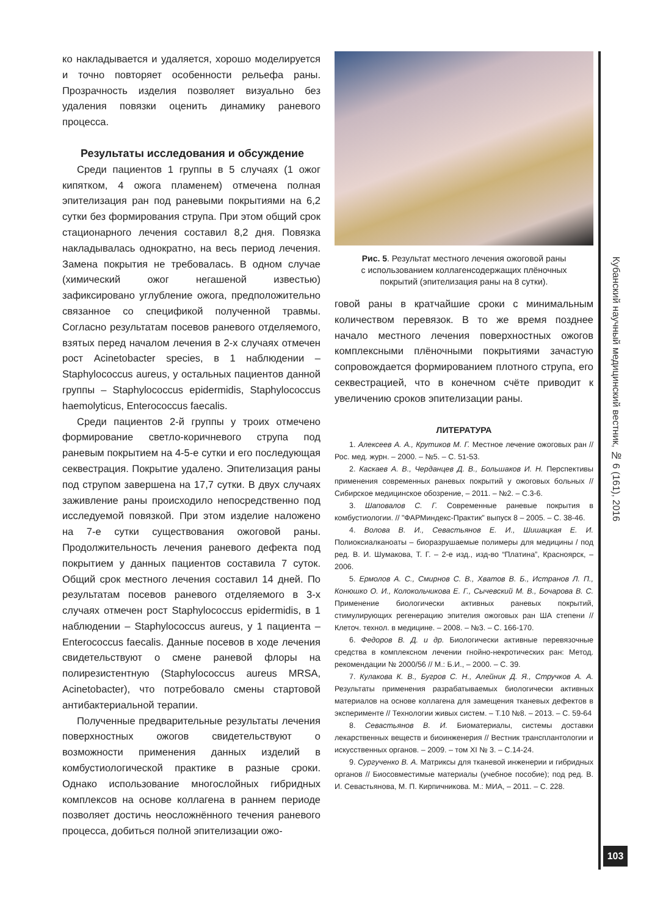Кубанский научный медицинский вестник, № 6 (161), 2016
103
ко накладывается и удаляется, хорошо моделируется и точно повторяет особенности рельефа раны. Прозрачность изделия позволяет визуально без удаления повязки оценить динамику раневого процесса.
Результаты исследования и обсуждение
Среди пациентов 1 группы в 5 случаях (1 ожог кипятком, 4 ожога пламенем) отмечена полная эпителизация ран под раневыми покрытиями на 6,2 сутки без формирования струпа. При этом общий срок стационарного лечения составил 8,2 дня. Повязка накладывалась однократно, на весь период лечения. Замена покрытия не требовалась. В одном случае (химический ожог негашеной известью) зафиксировано углубление ожога, предположительно связанное со спецификой полученной травмы. Согласно результатам посевов раневого отделяемого, взятых перед началом лечения в 2-х случаях отмечен рост Acinetobacter species, в 1 наблюдении – Staphylococcus aureus, у остальных пациентов данной группы – Staphylococcus epidermidis, Staphylococcus haemolyticus, Enterococcus faecalis.
Среди пациентов 2-й группы у троих отмечено формирование светло-коричневого струпа под раневым покрытием на 4-5-е сутки и его последующая секвестрация. Покрытие удалено. Эпителизация раны под струпом завершена на 17,7 сутки. В двух случаях заживление раны происходило непосредственно под исследуемой повязкой. При этом изделие наложено на 7-е сутки существования ожоговой раны. Продолжительность лечения раневого дефекта под покрытием у данных пациентов составила 7 суток. Общий срок местного лечения составил 14 дней. По результатам посевов раневого отделяемого в 3-х случаях отмечен рост Staphylococcus epidermidis, в 1 наблюдении – Staphylococcus aureus, у 1 пациента – Enterococcus faecalis. Данные посевов в ходе лечения свидетельствуют о смене раневой флоры на полирезистентную (Staphylococcus aureus MRSA, Acinetobacter), что потребовало смены стартовой антибактериальной терапии.
Полученные предварительные результаты лечения поверхностных ожогов свидетельствуют о возможности применения данных изделий в комбустиологической практике в разные сроки. Однако использование многослойных гибридных комплексов на основе коллагена в раннем периоде позволяет достичь неосложнённого течения раневого процесса, добиться полной эпителизации ожо-
Рис. 5. Результат местного лечения ожоговой раны
с использованием коллагенсодержащих плёночных
покрытий (эпителизация раны на 8 сутки).
говой раны в кратчайшие сроки с минимальным количеством перевязок. В то же время позднее начало местного лечения поверхностных ожогов комплексными плёночными покрытиями зачастую сопровождается формированием плотного струпа, его секвестрацией, что в конечном счёте приводит к увеличению сроков эпителизации раны.
ЛИТЕРАТУРА
1. Алексеев А. А., Крутиков М. Г. Местное лечение ожоговых ран // Рос. мед. журн. – 2000. – №5. – С. 51-53.
2. Каскаев А. В., Черданцев Д. В., Большаков И. Н. Перспективы применения современных раневых покрытий у ожоговых больных // Сибирское медицинское обозрение, – 2011. – №2. – С.3-6.
3. Шаповалов С. Г. Современные раневые покрытия в комбустиологии. // "ФАРМиндекс-Практик" выпуск 8 – 2005. – С. 38-46.
4. Волова В. И., Севастьянов Е. И., Шишацкая Е. И. Полиоксиалканоаты – биоразрушаемые полимеры для медицины / под ред. В. И. Шумакова, Т. Г. – 2-е изд., изд-во “Платина”, Красноярск, – 2006.
5. Ермолов А. С., Смирнов С. В., Хватов В. Б., Истранов Л. П., Конюшко О. И., Колокольчикова Е. Г., Сычевский М. В., Бочарова В. С. Применение биологически активных раневых покрытий, стимулирующих регенерацию эпителия ожоговых ран ША степени // Клеточ. технол. в медицине. – 2008. – №3. – С. 166-170.
6. Федоров В. Д. и др. Биологически активные перевязочные средства в комплексном лечении гнойно-некротических ран: Метод. рекомендации № 2000/56 // М.: Б.И., – 2000. – С. 39.
7. Кулакова К. В., Бугров С. Н., Алейник Д. Я., Стручков А. А. Результаты применения разрабатываемых биологически активных материалов на основе коллагена для замещения тканевых дефектов в эксперименте // Технологии живых систем. – Т.10 №8. – 2013. – С. 59-64
8. Севастьянов В. И. Биоматериалы, системы доставки лекарственных веществ и биоинженерия // Вестник трансплантологии и искусственных органов. – 2009. – том XI № 3. – С.14-24.
9. Сургученко В. А. Матриксы для тканевой инженерии и гибридных органов // Биосовместимые материалы (учебное пособие); под ред. В. И. Севастьянова, М. П. Кирпичникова. М.: МИА, – 2011. – С. 228.